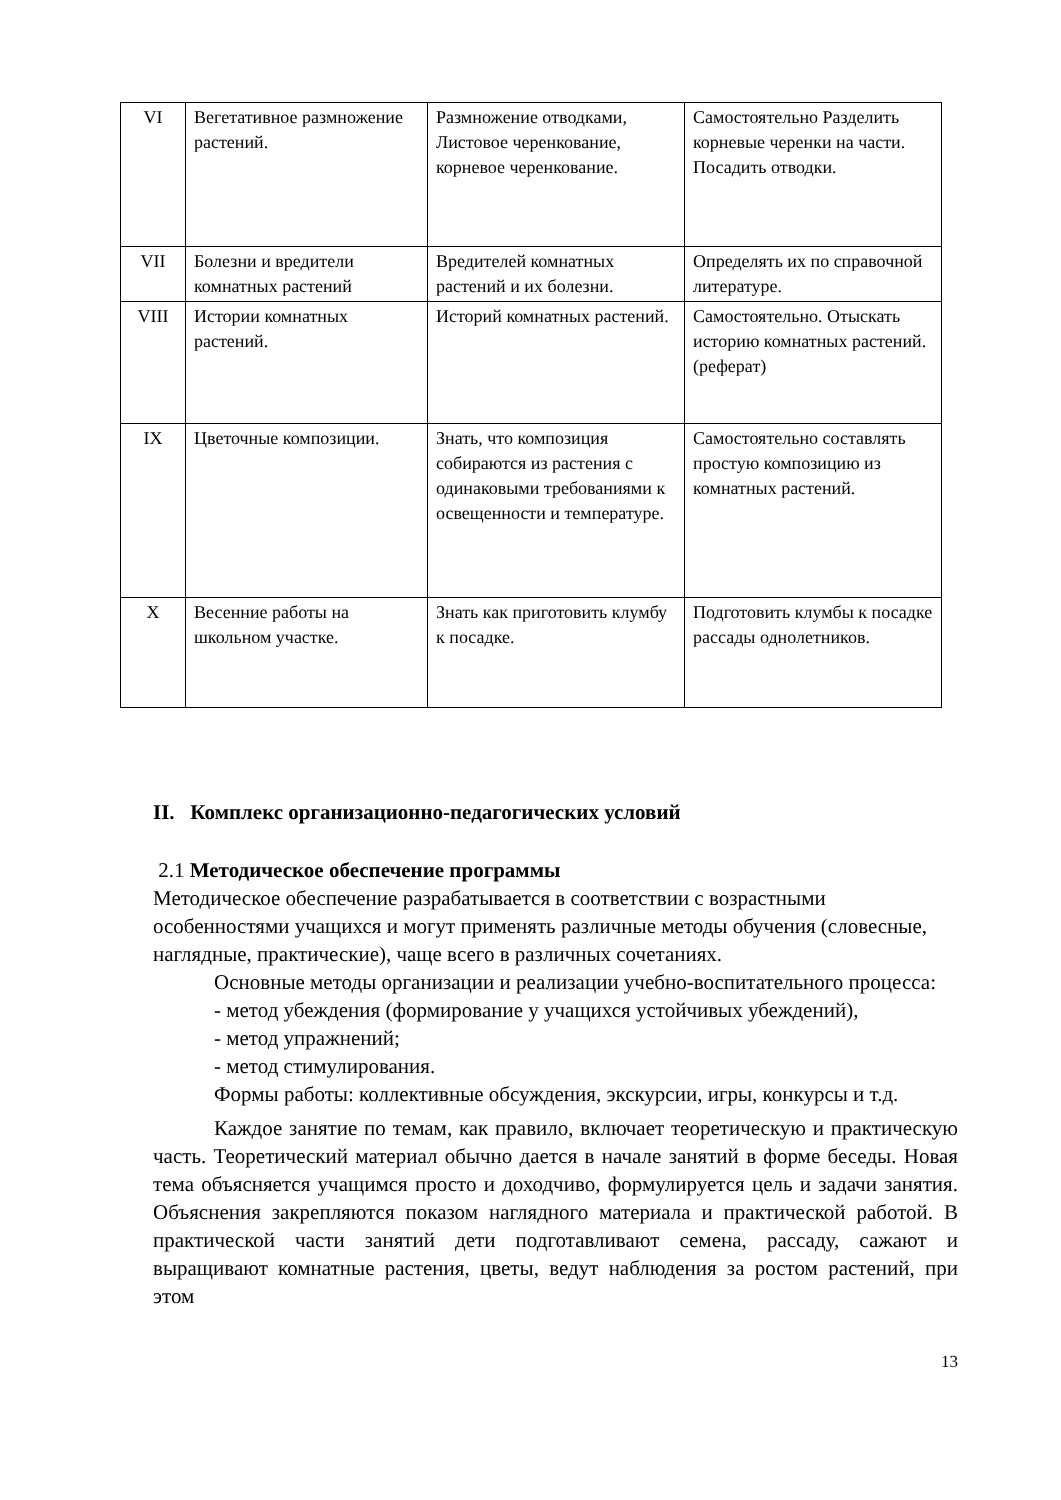| VI | Вегетативное размножение растений. | Размножение отводками, Листовое черенкование, корневое черенкование. | Самостоятельно Разделить корневые черенки на части. Посадить отводки. |
| VII | Болезни и вредители комнатных растений | Вредителей комнатных растений и их болезни. | Определять их по справочной литературе. |
| VIII | Истории комнатных растений. | Историй комнатных растений. | Самостоятельно. Отыскать историю комнатных растений. (реферат) |
| IX | Цветочные композиции. | Знать, что композиция собираются из растения с одинаковыми требованиями к освещенности и температуре. | Самостоятельно составлять простую композицию из комнатных растений. |
| X | Весенние работы на школьном участке. | Знать как приготовить клумбу к посадке. | Подготовить клумбы к посадке рассады однолетников. |
II. Комплекс организационно-педагогических условий
2.1 Методическое обеспечение программы
Методическое обеспечение разрабатывается в соответствии с возрастными особенностями учащихся и могут применять различные методы обучения (словесные, наглядные, практические), чаще всего в различных сочетаниях.
Основные методы организации и реализации учебно-воспитательного процесса:
- метод убеждения (формирование у учащихся устойчивых убеждений),
- метод упражнений;
- метод стимулирования.
Формы работы: коллективные обсуждения, экскурсии, игры, конкурсы и т.д.
Каждое занятие по темам, как правило, включает теоретическую и практическую часть. Теоретический материал обычно дается в начале занятий в форме беседы. Новая тема объясняется учащимся просто и доходчиво, формулируется цель и задачи занятия. Объяснения закрепляются показом наглядного материала и практической работой. В практической части занятий дети подготавливают семена, рассаду, сажают и выращивают комнатные растения, цветы, ведут наблюдения за ростом растений, при этом
13